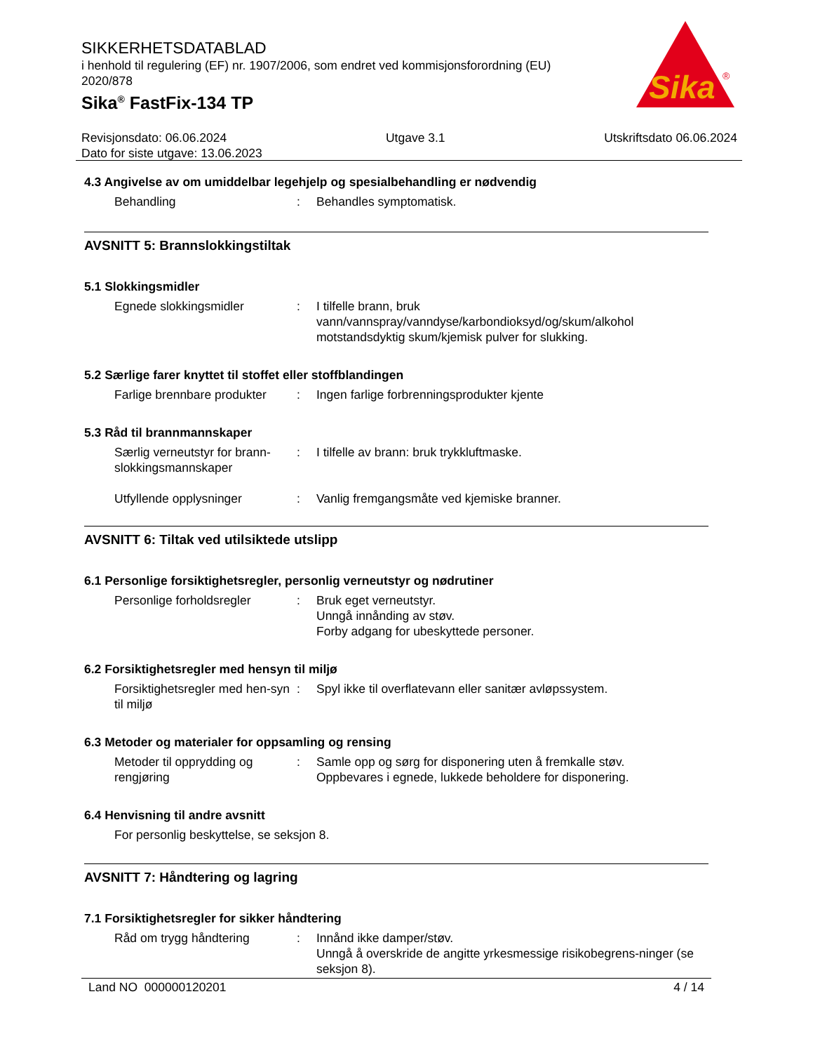SIKKERHETSDATABLAD
i henhold til regulering (EF) nr. 1907/2006, som endret ved kommisjonsforordning (EU) 2020/878
Sika<sup>®</sup> FastFix-134 TP
Sika
®
Revisjonsdato: 06.06.2024 Utgave 3.1 Utskriftsdato 06.06.2024
Dato for siste utgave: 13.06.2023
4.3 Angivelse av om umiddelbar legehjelp og spesialbehandling er nødvendig
Behandling : Behandles symptomatisk.
AVSNITT 5: Brannslokkingstiltak
5.1 Slokkingsmidler
Egnede slokkingsmidler : I tilfelle brann, bruk vann/vannspray/vanndyse/karbondioksyd/og/skum/alkohol motstandsdyktig skum/kjemisk pulver for slukking.
5.2 Særlige farer knyttet til stoffet eller stoffblandingen
Farlige brennbare produkter
: Ingen farlige forbrenningsprodukter kjente
5.3 Råd til brannmannskaper
Særlig verneutstyr for brann-slokkingsmannskaper
: I tilfelle av brann: bruk trykkluftmaske.
Utfyllende opplysninger : Vanlig fremgangsmåte ved kjemiske branner.
AVSNITT 6: Tiltak ved utilsiktede utslipp
6.1 Personlige forsiktighetsregler, personlig verneutstyr og nødrutiner
Personlige forholdsregler
: Bruk eget verneutstyr.
Unngå innånding av støv.
Forby adgang for ubeskyttede personer.
6.2 Forsiktighetsregler med hensyn til miljø
Forsiktighetsregler med hen-syn til miljø
: Spyl ikke til overflatevann eller sanitær avløpssystem.
6.3 Metoder og materialer for oppsamling og rensing
Metoder til opprydding og rengjøring
: Samle opp og sørg for disponering uten å fremkalle støv.
Oppbevares i egnede, lukkede beholdere for disponering.
6.4 Henvisning til andre avsnitt
For personlig beskyttelse, se seksjon 8.
AVSNITT 7: Håndtering og lagring
7.1 Forsiktighetsregler for sikker håndtering
Råd om trygg håndtering : Innånd ikke damper/støv.
Unngå å overskride de angitte yrkesmessige risikobegrens-ninger (se seksjon 8).
Land NO 000000120201 4 / 14